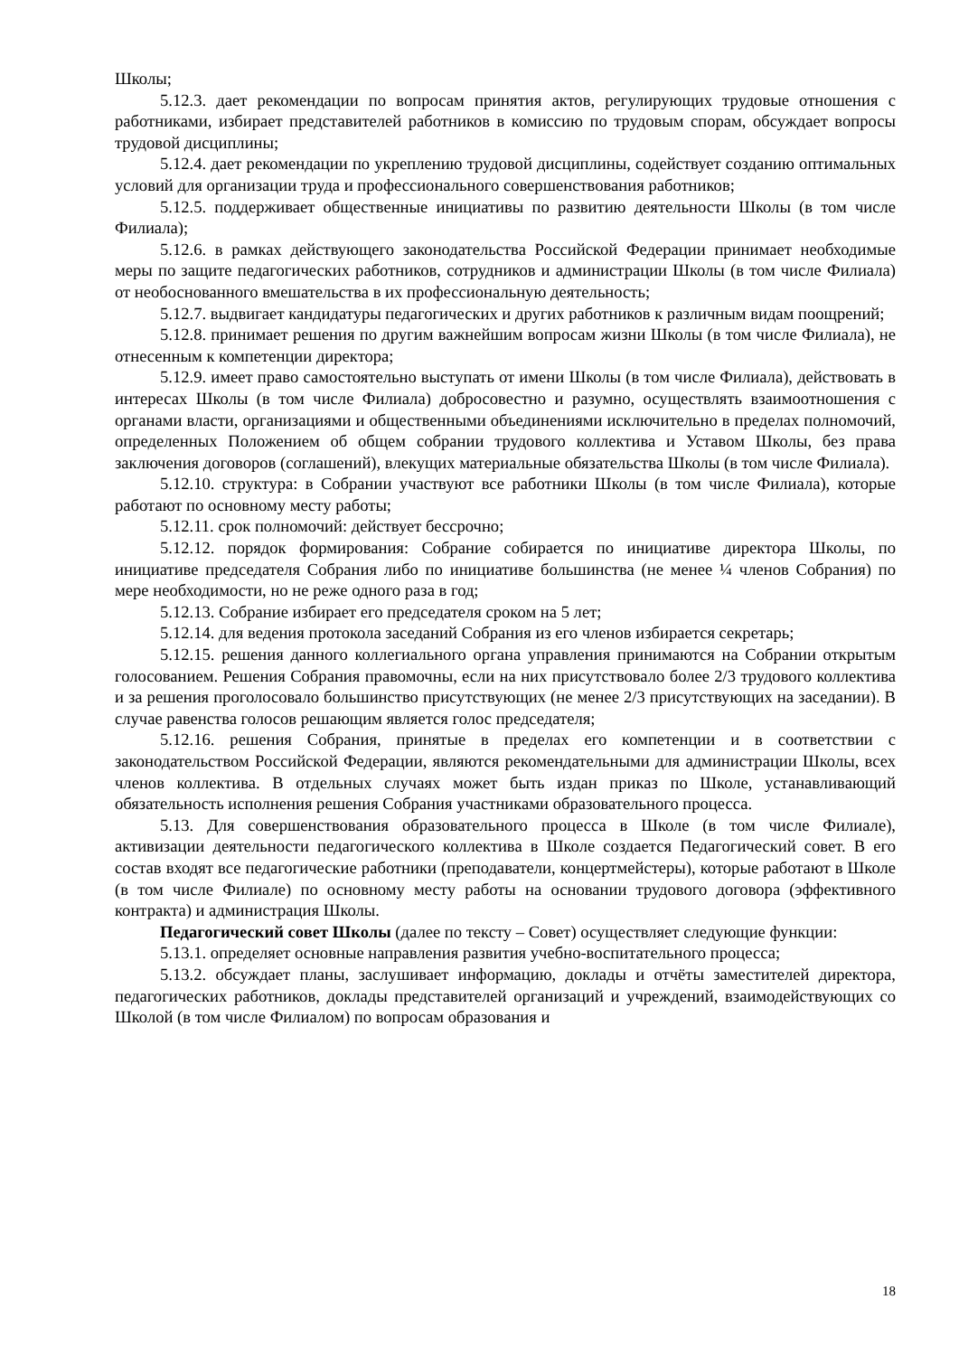Школы;
5.12.3. дает рекомендации по вопросам принятия актов, регулирующих трудовые отношения с работниками, избирает представителей работников в комиссию по трудовым спорам, обсуждает вопросы трудовой дисциплины;
5.12.4. дает рекомендации по укреплению трудовой дисциплины, содействует созданию оптимальных условий для организации труда и профессионального совершенствования работников;
5.12.5. поддерживает общественные инициативы по развитию деятельности Школы (в том числе Филиала);
5.12.6. в рамках действующего законодательства Российской Федерации принимает необходимые меры по защите педагогических работников, сотрудников и администрации Школы (в том числе Филиала) от необоснованного вмешательства в их профессиональную деятельность;
5.12.7. выдвигает кандидатуры педагогических и других работников к различным видам поощрений;
5.12.8. принимает решения по другим важнейшим вопросам жизни Школы (в том числе Филиала), не отнесенным к компетенции директора;
5.12.9. имеет право самостоятельно выступать от имени Школы (в том числе Филиала), действовать в интересах Школы (в том числе Филиала) добросовестно и разумно, осуществлять взаимоотношения с органами власти, организациями и общественными объединениями исключительно в пределах полномочий, определенных Положением об общем собрании трудового коллектива и Уставом Школы, без права заключения договоров (соглашений), влекущих материальные обязательства Школы (в том числе Филиала).
5.12.10. структура: в Собрании участвуют все работники Школы (в том числе Филиала), которые работают по основному месту работы;
5.12.11. срок полномочий: действует бессрочно;
5.12.12. порядок формирования: Собрание собирается по инициативе директора Школы, по инициативе председателя Собрания либо по инициативе большинства (не менее ¼ членов Собрания) по мере необходимости, но не реже одного раза в год;
5.12.13. Собрание избирает его председателя сроком на 5 лет;
5.12.14. для ведения протокола заседаний Собрания из его членов избирается секретарь;
5.12.15. решения данного коллегиального органа управления принимаются на Собрании открытым голосованием. Решения Собрания правомочны, если на них присутствовало более 2/3 трудового коллектива и за решения проголосовало большинство присутствующих (не менее 2/3 присутствующих на заседании). В случае равенства голосов решающим является голос председателя;
5.12.16. решения Собрания, принятые в пределах его компетенции и в соответствии с законодательством Российской Федерации, являются рекомендательными для администрации Школы, всех членов коллектива. В отдельных случаях может быть издан приказ по Школе, устанавливающий обязательность исполнения решения Собрания участниками образовательного процесса.
5.13. Для совершенствования образовательного процесса в Школе (в том числе Филиале), активизации деятельности педагогического коллектива в Школе создается Педагогический совет. В его состав входят все педагогические работники (преподаватели, концертмейстеры), которые работают в Школе (в том числе Филиале) по основному месту работы на основании трудового договора (эффективного контракта) и администрация Школы.
Педагогический совет Школы (далее по тексту – Совет) осуществляет следующие функции:
5.13.1. определяет основные направления развития учебно-воспитательного процесса;
5.13.2. обсуждает планы, заслушивает информацию, доклады и отчёты заместителей директора, педагогических работников, доклады представителей организаций и учреждений, взаимодействующих со Школой (в том числе Филиалом) по вопросам образования и
18